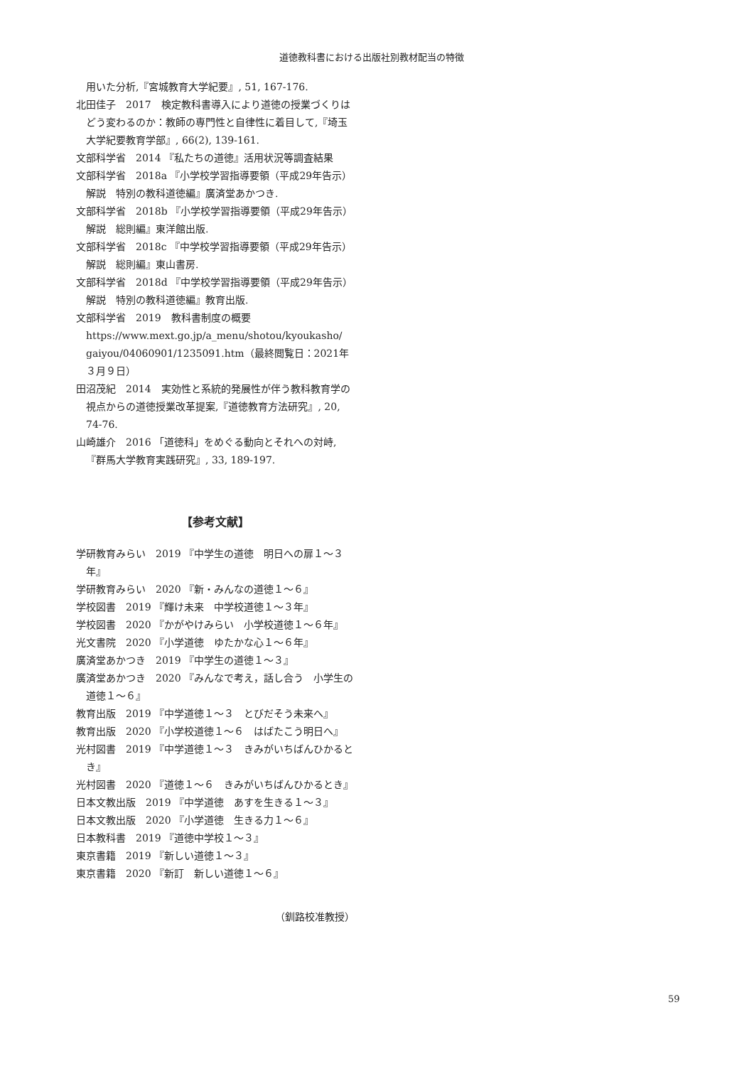道徳教科書における出版社別教材配当の特徴
用いた分析,『宮城教育大学紀要』, 51, 167-176.
北田佳子　2017　検定教科書導入により道徳の授業づくりはどう変わるのか：教師の専門性と自律性に着目して,『埼玉大学紀要教育学部』, 66(2), 139-161.
文部科学省　2014 『私たちの道徳』活用状況等調査結果
文部科学省　2018a 『小学校学習指導要領（平成29年告示）解説　特別の教科道徳編』廣済堂あかつき.
文部科学省　2018b 『小学校学習指導要領（平成29年告示）解説　総則編』東洋館出版.
文部科学省　2018c 『中学校学習指導要領（平成29年告示）解説　総則編』東山書房.
文部科学省　2018d 『中学校学習指導要領（平成29年告示）解説　特別の教科道徳編』教育出版.
文部科学省　2019　教科書制度の概要
https://www.mext.go.jp/a_menu/shotou/kyoukasho/ gaiyou/04060901/1235091.htm（最終閲覧日：2021年３月９日）
田沼茂紀　2014　実効性と系統的発展性が伴う教科教育学の視点からの道徳授業改革提案,『道徳教育方法研究』, 20, 74-76.
山崎雄介　2016 「道徳科」をめぐる動向とそれへの対峙,『群馬大学教育実践研究』, 33, 189-197.
【参考文献】
学研教育みらい　2019 『中学生の道徳　明日への扉１～３年』
学研教育みらい　2020 『新・みんなの道徳１～６』
学校図書　2019 『輝け未来　中学校道徳１～３年』
学校図書　2020 『かがやけみらい　小学校道徳１～６年』
光文書院　2020 『小学道徳　ゆたかな心１～６年』
廣済堂あかつき　2019 『中学生の道徳１～３』
廣済堂あかつき　2020 『みんなで考え，話し合う　小学生の道徳１～６』
教育出版　2019 『中学道徳１～３　とびだそう未来へ』
教育出版　2020 『小学校道徳１～６　はばたこう明日へ』
光村図書　2019 『中学道徳１～３　きみがいちばんひかるとき』
光村図書　2020 『道徳１～６　きみがいちばんひかるとき』
日本文教出版　2019 『中学道徳　あすを生きる１～３』
日本文教出版　2020 『小学道徳　生きる力１～６』
日本教科書　2019 『道徳中学校１～３』
東京書籍　2019 『新しい道徳１～３』
東京書籍　2020 『新訂　新しい道徳１～６』
（釧路校准教授）
59